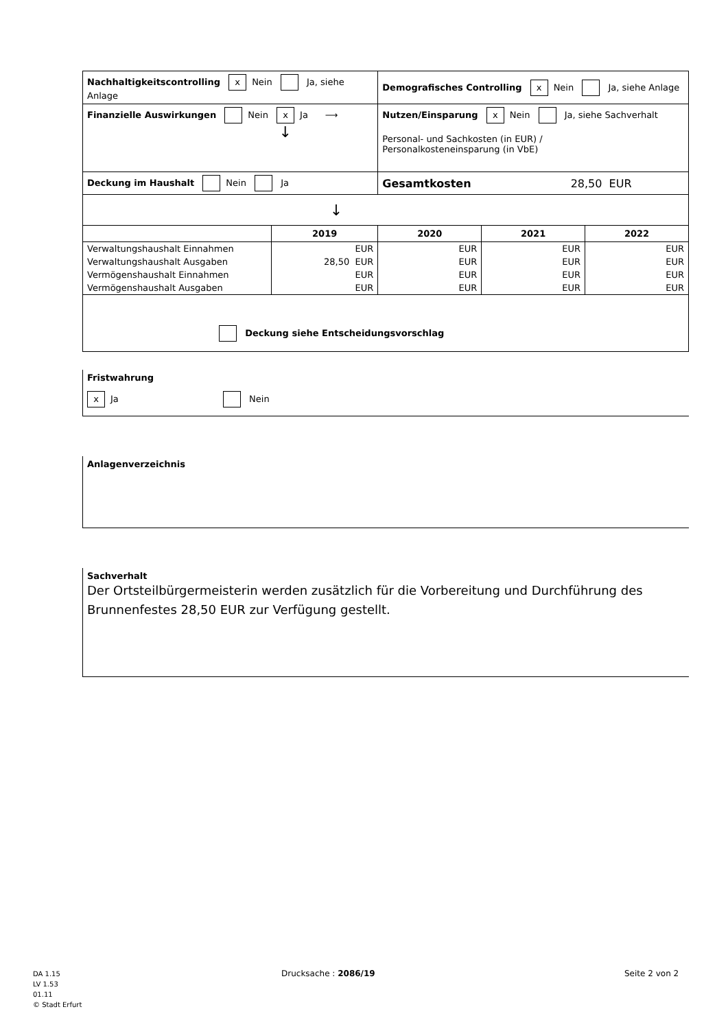| Nachhaltigkeitscontrolling x Nein Ja, siehe Anlage | | Demografisches Controlling x Nein Ja, siehe Anlage | | |
| Finanzielle Auswirkungen Nein x Ja ⟶ ↓ | | Nutzen/Einsparung x Nein Ja, siehe Sachverhalt Personal- und Sachkosten (in EUR) / Personalkosteneinsparung (in VbE) | | |
| Deckung im Haushalt Nein Ja | | Gesamtkosten 28,50 EUR | | |
| ↓ | | | | |
| | 2019 | 2020 | 2021 | 2022 |
| Verwaltungshaushalt Einnahmen | EUR | EUR | EUR | EUR |
| Verwaltungshaushalt Ausgaben | 28,50 EUR | EUR | EUR | EUR |
| Vermögenshaushalt Einnahmen | EUR | EUR | EUR | EUR |
| Vermögenshaushalt Ausgaben | EUR | EUR | EUR | EUR |
| Deckung siehe Entscheidungsvorschlag | | | | |
Fristwahrung
x Ja Nein
Anlagenverzeichnis
Sachverhalt
Der Ortsteilbürgermeisterin werden zusätzlich für die Vorbereitung und Durchführung des Brunnenfestes 28,50 EUR zur Verfügung gestellt.
DA 1.15
LV 1.53
01.11
© Stadt Erfurt
Drucksache : 2086/19 Seite 2 von 2